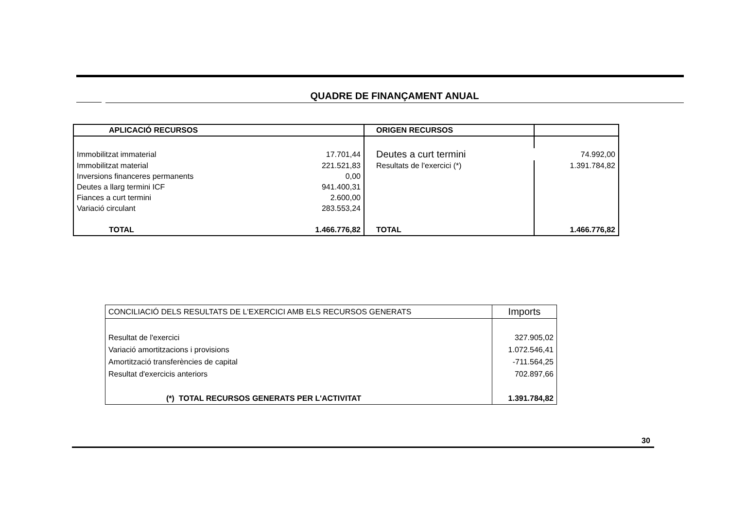QUADRE DE FINANÇAMENT ANUAL
| APLICACIÓ RECURSOS | | ORIGEN RECURSOS | |
| Immobilitzat immaterial | 17.701,44 | Deutes a curt termini | 74.992,00 |
| Immobilitzat material | 221.521,83 | Resultats de l'exercici (*) | 1.391.784,82 |
| Inversions financeres permanents | 0,00 | | |
| Deutes a llarg termini ICF | 941.400,31 | | |
| Fiances a curt termini | 2.600,00 | | |
| Variació circulant | 283.553,24 | | |
| TOTAL | 1.466.776,82 | TOTAL | 1.466.776,82 |
| CONCILIACIÓ DELS RESULTATS DE L'EXERCICI AMB ELS RECURSOS GENERATS | Imports |
| Resultat de l'exercici | 327.905,02 |
| Variació amortitzacions i provisions | 1.072.546,41 |
| Amortització transferències de capital | -711.564,25 |
| Resultat d'exercicis anteriors | 702.897,66 |
| (*) TOTAL RECURSOS GENERATS PER L'ACTIVITAT | 1.391.784,82 |
30